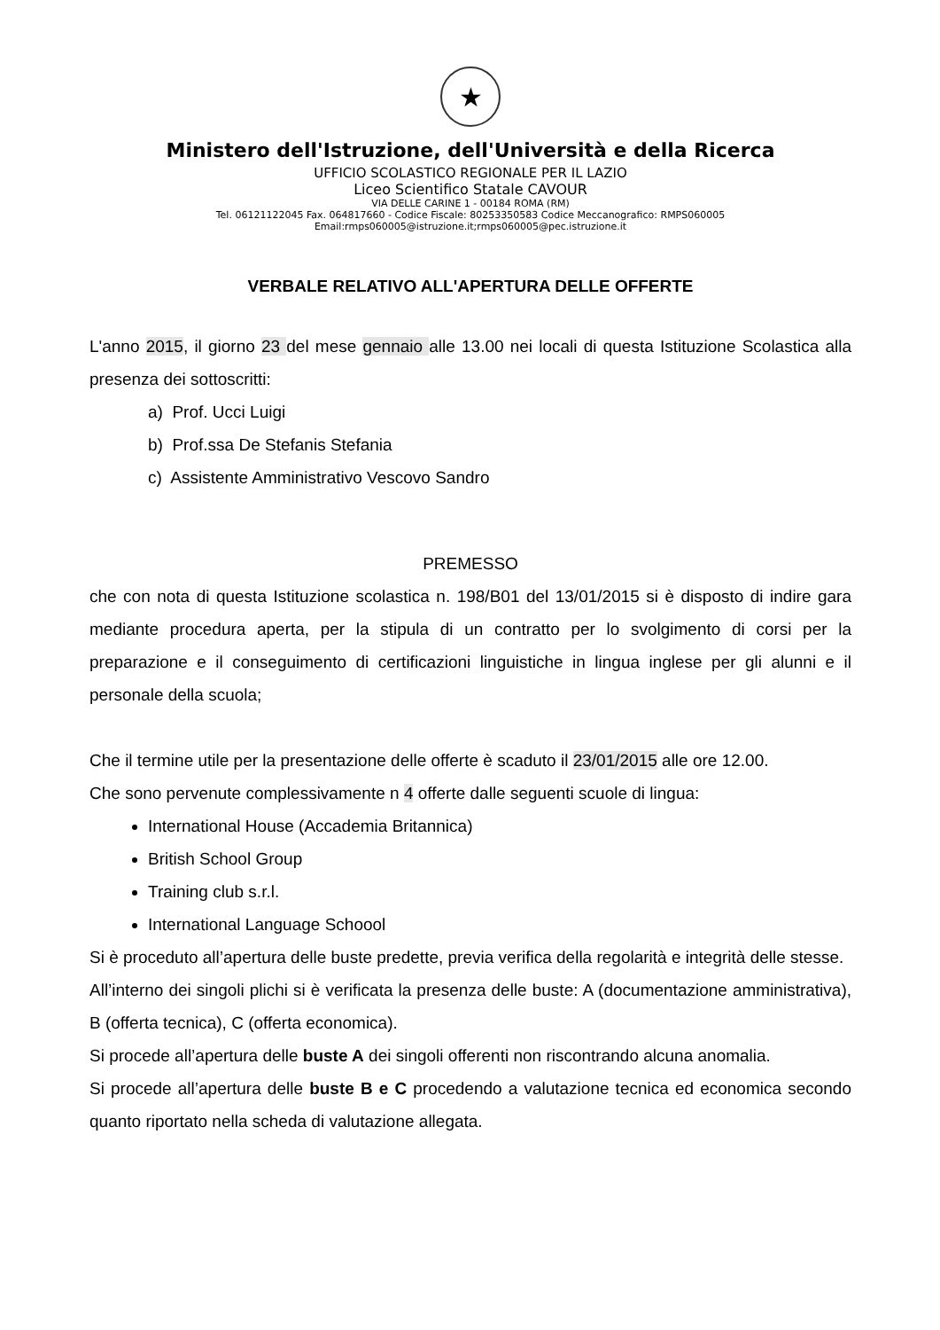★
Ministero dell'Istruzione, dell'Università e della Ricerca
UFFICIO SCOLASTICO REGIONALE PER IL LAZIO
Liceo Scientifico Statale CAVOUR
VIA DELLE CARINE 1 - 00184 ROMA (RM)
Tel. 06121122045 Fax. 064817660 - Codice Fiscale: 80253350583 Codice Meccanografico: RMPS060005
Email:rmps060005@istruzione.it;rmps060005@pec.istruzione.it
VERBALE RELATIVO ALL'APERTURA DELLE OFFERTE
L'anno 2015, il giorno 23 del mese gennaio alle 13.00 nei locali di questa Istituzione Scolastica alla presenza dei sottoscritti:
a) Prof. Ucci Luigi
b) Prof.ssa De Stefanis Stefania
c) Assistente Amministrativo Vescovo Sandro
PREMESSO
che con nota di questa Istituzione scolastica n. 198/B01 del 13/01/2015 si è disposto di indire gara mediante procedura aperta, per la stipula di un contratto per lo svolgimento di corsi per la preparazione e il conseguimento di certificazioni linguistiche in lingua inglese per gli alunni e il personale della scuola;
Che il termine utile per la presentazione delle offerte è scaduto il 23/01/2015 alle ore 12.00.
Che sono pervenute complessivamente n 4 offerte dalle seguenti scuole di lingua:
International House (Accademia Britannica)
British School Group
Training club s.r.l.
International Language Schoool
Si è proceduto all’apertura delle buste predette, previa verifica della regolarità e integrità delle stesse.
All’interno dei singoli plichi si è verificata la presenza delle buste: A (documentazione amministrativa), B (offerta tecnica), C (offerta economica).
Si procede all’apertura delle buste A dei singoli offerenti non riscontrando alcuna anomalia.
Si procede all’apertura delle buste B e C procedendo a valutazione tecnica ed economica secondo quanto riportato nella scheda di valutazione allegata.